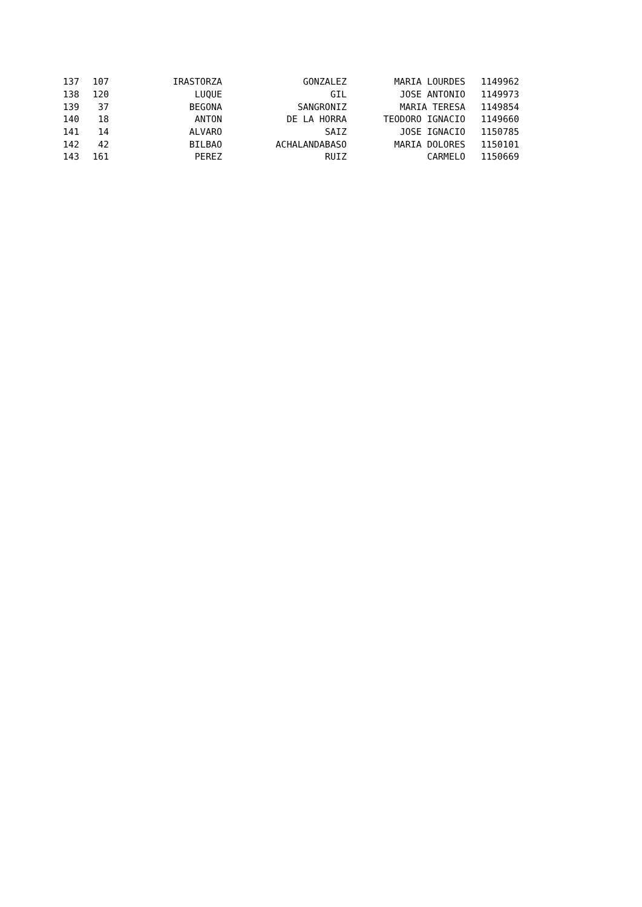| 137 | 107 | IRASTORZA | GONZALEZ | MARIA LOURDES | 1149962 |
| 138 | 120 | LUQUE | GIL | JOSE ANTONIO | 1149973 |
| 139 | 37 | BEGONA | SANGRONIZ | MARIA TERESA | 1149854 |
| 140 | 18 | ANTON | DE LA HORRA | TEODORO IGNACIO | 1149660 |
| 141 | 14 | ALVARO | SAIZ | JOSE IGNACIO | 1150785 |
| 142 | 42 | BILBAO | ACHALANDABASO | MARIA DOLORES | 1150101 |
| 143 | 161 | PEREZ | RUIZ | CARMELO | 1150669 |